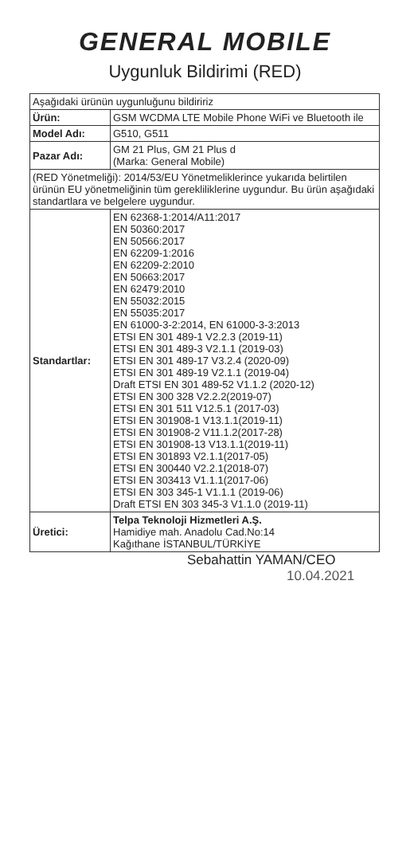GENERAL MOBILE
Uygunluk Bildirimi (RED)
| Aşağıdaki ürünün uygunluğunu bildiririz | |
| Ürün: | GSM WCDMA LTE Mobile Phone WiFi ve Bluetooth ile |
| Model Adı: | G510, G511 |
| Pazar Adı: | GM 21 Plus, GM 21 Plus d (Marka: General Mobile) |
| (RED Yönetmeliği): 2014/53/EU Yönetmeliklerince yukarıda belirtilen ürünün EU yönetmeliğinin tüm gerekliliklerine uygundur. Bu ürün aşağıdaki standartlara ve belgelere uygundur. | |
| Standartlar: | EN 62368-1:2014/A11:2017 EN 50360:2017 EN 50566:2017 EN 62209-1:2016 EN 62209-2:2010 EN 50663:2017 EN 62479:2010 EN 55032:2015 EN 55035:2017 EN 61000-3-2:2014, EN 61000-3-3:2013 ETSI EN 301 489-1 V2.2.3 (2019-11) ETSI EN 301 489-3 V2.1.1 (2019-03) ETSI EN 301 489-17 V3.2.4 (2020-09) ETSI EN 301 489-19 V2.1.1 (2019-04) Draft ETSI EN 301 489-52 V1.1.2 (2020-12) ETSI EN 300 328 V2.2.2(2019-07) ETSI EN 301 511 V12.5.1 (2017-03) ETSI EN 301908-1 V13.1.1(2019-11) ETSI EN 301908-2 V11.1.2(2017-28) ETSI EN 301908-13 V13.1.1(2019-11) ETSI EN 301893 V2.1.1(2017-05) ETSI EN 300440 V2.2.1(2018-07) ETSI EN 303413 V1.1.1(2017-06) ETSI EN 303 345-1 V1.1.1 (2019-06) Draft ETSI EN 303 345-3 V1.1.0 (2019-11) |
| Üretici: | Telpa Teknoloji Hizmetleri A.Ş. Hamidiye mah. Anadolu Cad.No:14 Kağıthane İSTANBUL/TÜRKİYE |
Sebahattin YAMAN/CEO
10.04.2021